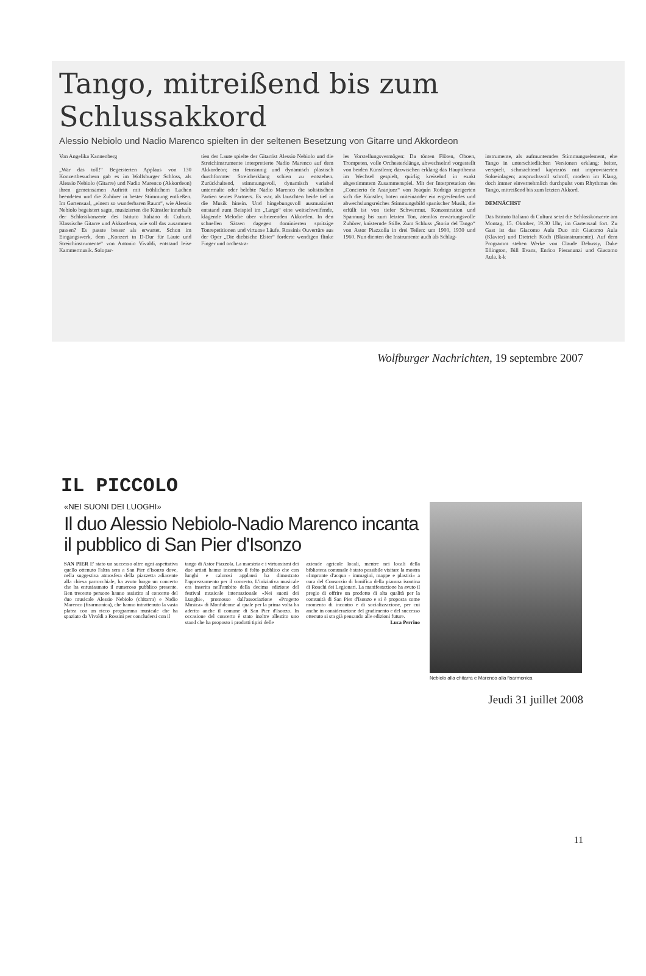Tango, mitreißend bis zum Schlussakkord
Alessio Nebiolo und Nadio Marenco spielten in der seltenen Besetzung von Gitarre und Akkordeon
Von Angelika Kannenberg
„War das toll!“ Begeisterten Applaus von 130 Konzertbesuchern gab es im Wolfsburger Schloss, als Alessio Nebiolo (Gitarre) und Nadio Marenco (Akkordeon) ihren gemeinsamen Auftritt mit fröhlichem Lachen beendeten und die Zuhörer in bester Stimmung entließen. Im Gartensaal, „einem so wunderbaren Raum“, wie Alessio Nebiolo begeistert sagte, musizierten die Künstler innerhalb der Schlosskonzerte des Istituto Italiano di Cultura. Klassische Gitarre und Akkordeon, wie soll das zusammen passen? Es passte besser als erwartet. Schon im Eingangswerk, dem „Konzert in D-Dur für Laute und Streichinstrumente“ von Antonio Vivaldi, entstand leise Kammermusik. Solopar-
tien der Laute spielte der Gitarrist Alessio Nebiolo und die Streichinstrumente interpretierte Nadio Marenco auf dem Akkordeon; ein feinsinnig und dynamisch plastisch durchformter Streicherklang schien zu entstehen. Zurückhaltend, stimmungsvoll, dynamisch variabel untermalte oder belebte Nadio Marenco die solistischen Partien seines Partners. Es war, als lauschten beide tief in die Musik hinein. Und hingebungsvoll ausmusiziert entstand zum Beispiel im „Largo“ eine weitschweifende, klagende Melodie über vibrierenden Akkorden. In den schnellen Sätzen dagegen dominierten spritzige Tonrepetitionen und virtuose Läufe. Rossinis Ouvertüre aus der Oper „Die diebische Elster“ forderte wendigen flinke Finger und orchestra-
les Vorstellungsvermögen: Da tönten Flöten, Oboen, Trompeten, volle Orchesterklänge, abwechselnd vorgestellt von beiden Künstlern; dazwischen erklang das Hauptthema im Wechsel gespielt, quirlig kreiselnd in exakt abgestimmtem Zusammenspiel. Mit der Interpretation des „Concierto de Aranjuez“ von Joaquín Rodrigo steigerten sich die Künstler, boten miteinander ein ergreifendes und abwechslungsreiches Stimmungsbild spanischer Musik, die erfüllt ist von tiefer Schwermut. Konzentration und Spannung bis zum letzten Ton, atemlos erwartungsvolle Zuhörer, knisternde Stille. Zum Schluss „Storia del Tango“ von Astor Piazzolla in drei Teilen: um 1900, 1930 und 1960. Nun dienten die Instrumente auch als Schlag-
instrumente, als aufmunterndes Stimmungselement, ehe Tango in unterschiedlichen Versionen erklang: heiter, verspielt, schmachtend kapriziös mit improvisierten Soloeinlagen; anspruchsvoll schroff, modern im Klang, doch immer einvernehmlich durchpulst vom Rhythmus des Tango, mitreißend bis zum letzten Akkord.
DEMNÄCHST
Das Istituto Italiano di Cultura setzt die Schlosskonzerte am Montag, 15. Oktober, 19.30 Uhr, im Gartensaal fort. Zu Gast ist das Giacomo Aula Duo mit Giacomo Aula (Klavier) und Dietrich Koch (Blasinstrumente). Auf dem Programm stehen Werke von Claude Debussy, Duke Ellington, Bill Evans, Enrico Pieranunzi und Giacomo Aula. k-k
Wolfburger Nachrichten, 19 septembre 2007
IL PICCOLO
«NEI SUONI DEI LUOGHI»
Il duo Alessio Nebiolo-Nadio Marenco incanta il pubblico di San Pier d'Isonzo
SAN PIER E' stato un successo oltre ogni aspettativa quello ottenuto l'altra sera a San Pier d'Isonzo dove, nella suggestiva atmosfera della piazzetta adiacente alla chiesa parrocchiale, ha avuto luogo un concerto che ha entusiasmato il numeroso pubblico presente. Ben trecento persone hanno assistito al concerto del duo musicale Alessio Nebiolo (chitarra) e Nadio Marenco (fisarmonica), che hanno intrattenuto la vasta platea con un ricco programma musicale che ha spaziato da Vivaldi a Rossini per concludersi con il
tango di Astor Piazzola. La maestria e i virtuosismi dei due artisti hanno incantato il folto pubblico che con lunghi e calorosi applausi ha dimostrato l'apprezzamento per il concerto. L'iniziativa musicale era inserita nell'ambito della decima edizione del festival musicale internazionale «Nei suoni dei Luoghi», promosso dall'associazione «Progetto Musica» di Monfalcone al quale per la prima volta ha aderito anche il comune di San Pier d'Isonzo. In occasione del concerto è stato inoltre allestito uno stand che ha proposto i prodotti tipici delle
aziende agricole locali, mentre nei locali della biblioteca comunale è stato possibile visitare la mostra «Impronte d'acqua - immagini, mappe e plastici» a cura del Consorzio di bonifica della pianura isontina di Ronchi dei Legionari. La manifestazione ha avuto il pregio di offrire un prodotto di alta qualità per la comunità di San Pier d'Isonzo e si è proposta come momento di incontro e di socializzazione, per cui anche in considerazione del gradimento e del successo ottenuto si sta già pensando alle edizioni future.
Luca Perrino
Nebiolo alla chitarra e Marenco alla fisarmonica
Jeudi 31 juillet 2008
11